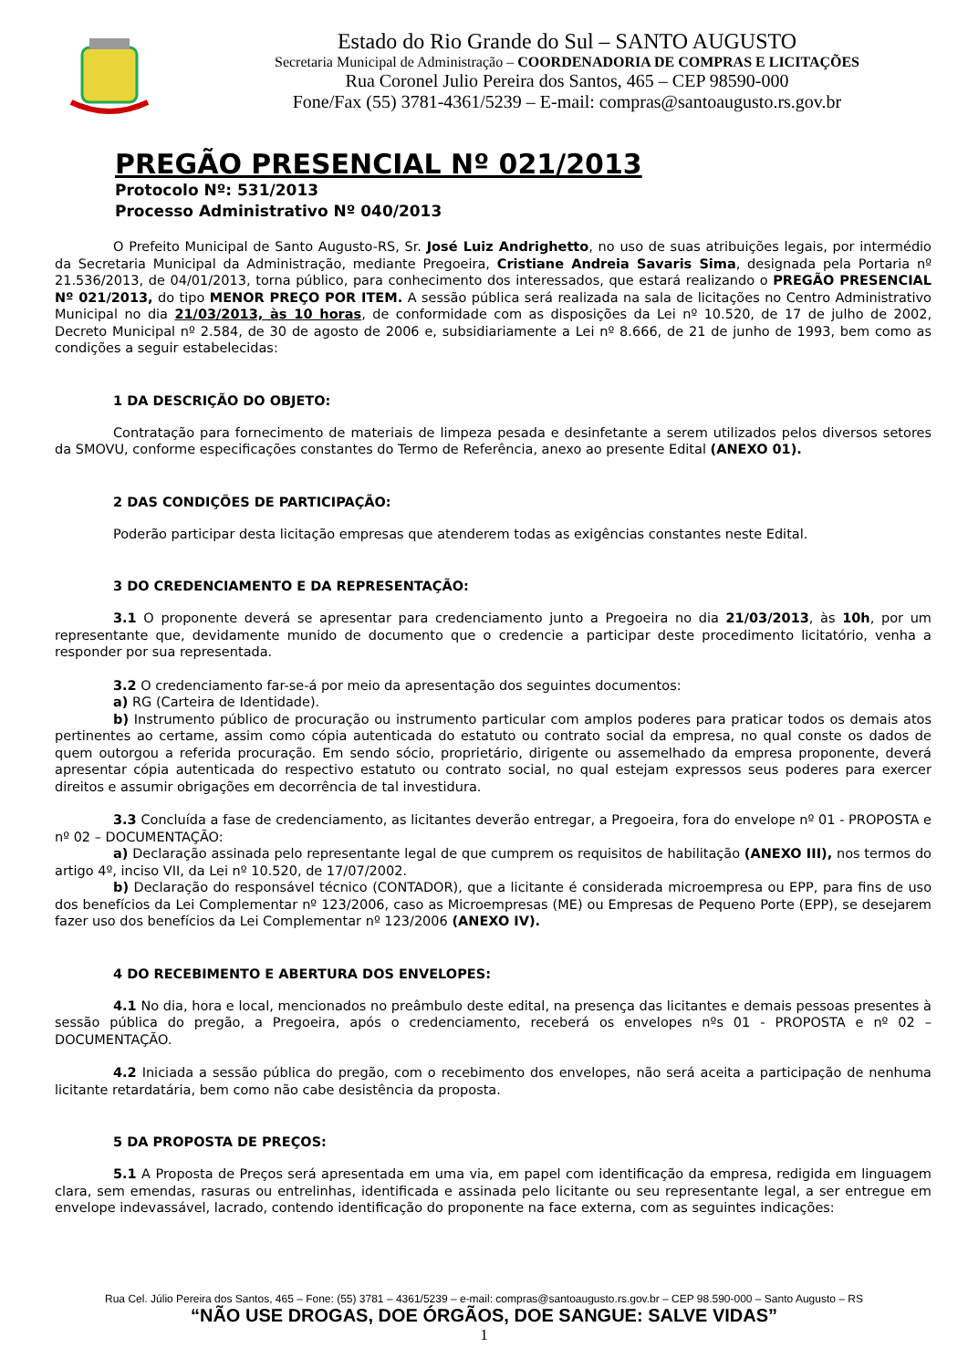Estado do Rio Grande do Sul – SANTO AUGUSTO
Secretaria Municipal de Administração – COORDENADORIA DE COMPRAS E LICITAÇÕES
Rua Coronel Julio Pereira dos Santos, 465 – CEP 98590-000
Fone/Fax (55) 3781-4361/5239 – E-mail: compras@santoaugusto.rs.gov.br
PREGÃO PRESENCIAL Nº 021/2013
Protocolo Nº: 531/2013
Processo Administrativo Nº 040/2013
O Prefeito Municipal de Santo Augusto-RS, Sr. José Luiz Andrighetto, no uso de suas atribuições legais, por intermédio da Secretaria Municipal da Administração, mediante Pregoeira, Cristiane Andreia Savaris Sima, designada pela Portaria nº 21.536/2013, de 04/01/2013, torna público, para conhecimento dos interessados, que estará realizando o PREGÃO PRESENCIAL Nº 021/2013, do tipo MENOR PREÇO POR ITEM. A sessão pública será realizada na sala de licitações no Centro Administrativo Municipal no dia 21/03/2013, às 10 horas, de conformidade com as disposições da Lei nº 10.520, de 17 de julho de 2002, Decreto Municipal nº 2.584, de 30 de agosto de 2006 e, subsidiariamente a Lei nº 8.666, de 21 de junho de 1993, bem como as condições a seguir estabelecidas:
1 DA DESCRIÇÃO DO OBJETO:
Contratação para fornecimento de materiais de limpeza pesada e desinfetante a serem utilizados pelos diversos setores da SMOVU, conforme especificações constantes do Termo de Referência, anexo ao presente Edital (ANEXO 01).
2 DAS CONDIÇÕES DE PARTICIPAÇÃO:
Poderão participar desta licitação empresas que atenderem todas as exigências constantes neste Edital.
3 DO CREDENCIAMENTO E DA REPRESENTAÇÃO:
3.1 O proponente deverá se apresentar para credenciamento junto a Pregoeira no dia 21/03/2013, às 10h, por um representante que, devidamente munido de documento que o credencie a participar deste procedimento licitatório, venha a responder por sua representada.
3.2 O credenciamento far-se-á por meio da apresentação dos seguintes documentos:
a) RG (Carteira de Identidade).
b) Instrumento público de procuração ou instrumento particular com amplos poderes para praticar todos os demais atos pertinentes ao certame, assim como cópia autenticada do estatuto ou contrato social da empresa, no qual conste os dados de quem outorgou a referida procuração. Em sendo sócio, proprietário, dirigente ou assemelhado da empresa proponente, deverá apresentar cópia autenticada do respectivo estatuto ou contrato social, no qual estejam expressos seus poderes para exercer direitos e assumir obrigações em decorrência de tal investidura.
3.3 Concluída a fase de credenciamento, as licitantes deverão entregar, a Pregoeira, fora do envelope nº 01 - PROPOSTA e nº 02 – DOCUMENTAÇÃO:
a) Declaração assinada pelo representante legal de que cumprem os requisitos de habilitação (ANEXO III), nos termos do artigo 4º, inciso VII, da Lei nº 10.520, de 17/07/2002.
b) Declaração do responsável técnico (CONTADOR), que a licitante é considerada microempresa ou EPP, para fins de uso dos benefícios da Lei Complementar nº 123/2006, caso as Microempresas (ME) ou Empresas de Pequeno Porte (EPP), se desejarem fazer uso dos benefícios da Lei Complementar nº 123/2006 (ANEXO IV).
4 DO RECEBIMENTO E ABERTURA DOS ENVELOPES:
4.1 No dia, hora e local, mencionados no preâmbulo deste edital, na presença das licitantes e demais pessoas presentes à sessão pública do pregão, a Pregoeira, após o credenciamento, receberá os envelopes nºs 01 - PROPOSTA e nº 02 – DOCUMENTAÇÃO.
4.2 Iniciada a sessão pública do pregão, com o recebimento dos envelopes, não será aceita a participação de nenhuma licitante retardatária, bem como não cabe desistência da proposta.
5 DA PROPOSTA DE PREÇOS:
5.1 A Proposta de Preços será apresentada em uma via, em papel com identificação da empresa, redigida em linguagem clara, sem emendas, rasuras ou entrelinhas, identificada e assinada pelo licitante ou seu representante legal, a ser entregue em envelope indevassável, lacrado, contendo identificação do proponente na face externa, com as seguintes indicações:
Rua Cel. Júlio Pereira dos Santos, 465 – Fone: (55) 3781 – 4361/5239 – e-mail: compras@santoaugusto.rs.gov.br – CEP 98.590-000 – Santo Augusto – RS
“NÃO USE DROGAS, DOE ÓRGÃOS, DOE SANGUE: SALVE VIDAS”
1